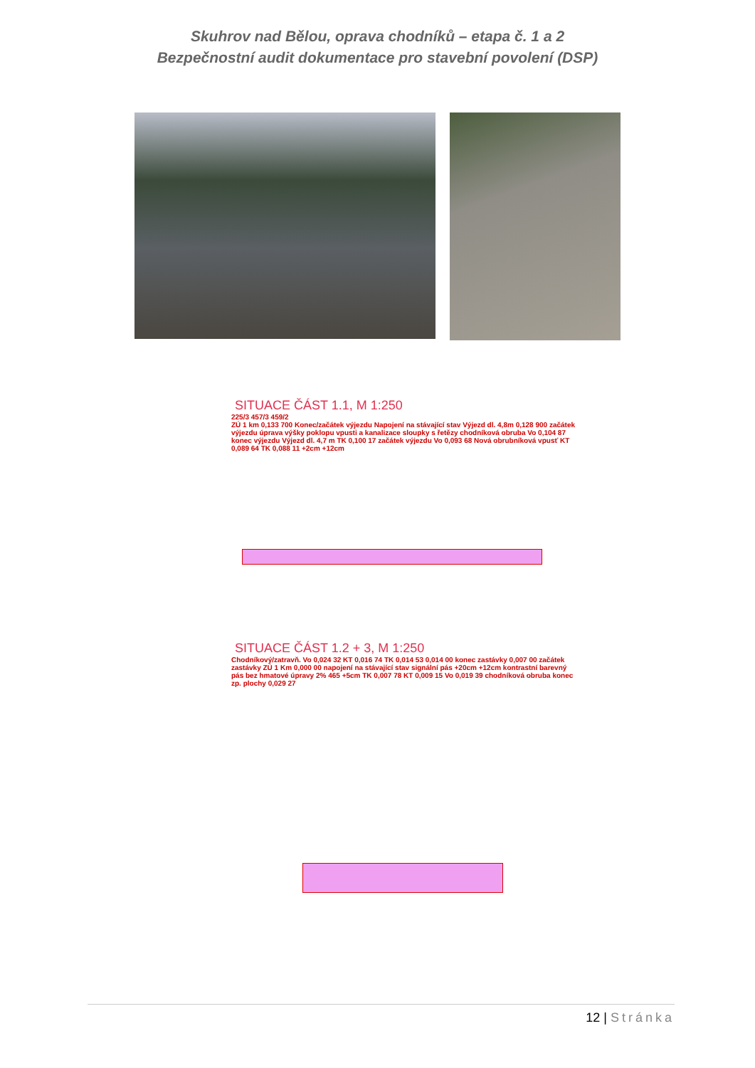Skuhrov nad Bělou, oprava chodníků – etapa č. 1 a 2
Bezpečnostní audit dokumentace pro stavební povolení (DSP)
SITUACE ČÁST 1.1, M 1:250
225/3 457/3 459/2
ZÚ 1 km 0,133 700 Konec/začátek výjezdu Napojení na stávající stav Výjezd dl. 4,8m 0,128 900 začátek výjezdu úprava výšky poklopu vpusti a kanalizace sloupky s řetězy chodníková obruba Vo 0,104 87 konec výjezdu Výjezd dl. 4,7 m TK 0,100 17 začátek výjezdu Vo 0,093 68 Nová obrubníková vpusť KT 0,089 64 TK 0,088 11 +2cm +12cm
SITUACE ČÁST 1.2 + 3, M 1:250
Chodníkový/zatravň. Vo 0,024 32 KT 0,016 74 TK 0,014 53 0,014 00 konec zastávky 0,007 00 začátek zastávky ZÚ 1 Km 0,000 00 napojení na stávající stav signální pás +20cm +12cm kontrastní barevný pás bez hmatové úpravy 2% 465 +5cm TK 0,007 78 KT 0,009 15 Vo 0,019 39 chodníková obruba konec zp. plochy 0,029 27
12 | Stránka